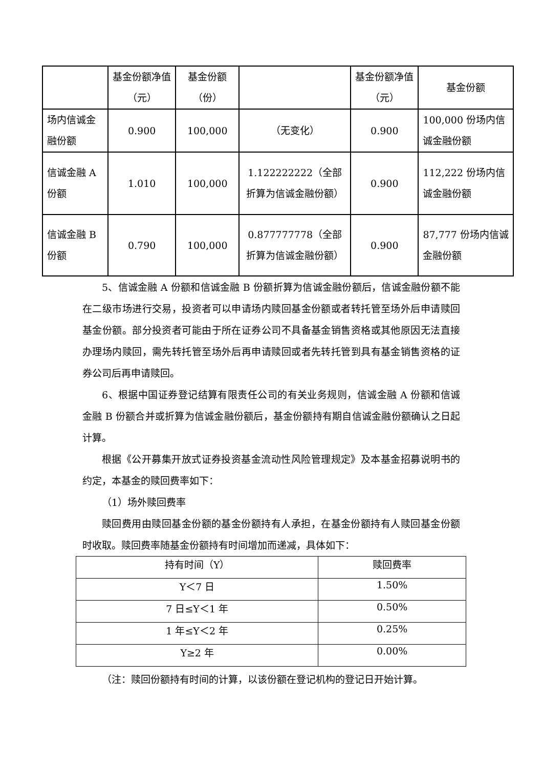| | 基金份额净值（元） | 基金份额（份） | | 基金份额净值（元） | 基金份额 |
| 场内信诚金融份额 | 0.900 | 100,000 | （无变化） | 0.900 | 100,000 份场内信诚金融份额 |
| 信诚金融 A 份额 | 1.010 | 100,000 | 1.122222222（全部折算为信诚金融份额） | 0.900 | 112,222 份场内信诚金融份额 |
| 信诚金融 B 份额 | 0.790 | 100,000 | 0.877777778（全部折算为信诚金融份额） | 0.900 | 87,777 份场内信诚金融份额 |
5、信诚金融 A 份额和信诚金融 B 份额折算为信诚金融份额后，信诚金融份额不能在二级市场进行交易，投资者可以申请场内赎回基金份额或者转托管至场外后申请赎回基金份额。部分投资者可能由于所在证券公司不具备基金销售资格或其他原因无法直接办理场内赎回，需先转托管至场外后再申请赎回或者先转托管到具有基金销售资格的证券公司后再申请赎回。
6、根据中国证券登记结算有限责任公司的有关业务规则，信诚金融 A 份额和信诚金融 B 份额合并或折算为信诚金融份额后，基金份额持有期自信诚金融份额确认之日起计算。
根据《公开募集开放式证券投资基金流动性风险管理规定》及本基金招募说明书的约定，本基金的赎回费率如下：
（1）场外赎回费率
赎回费用由赎回基金份额的基金份额持有人承担，在基金份额持有人赎回基金份额时收取。赎回费率随基金份额持有时间增加而递减，具体如下：
| 持有时间（Y） | 赎回费率 |
| Y＜7 日 | 1.50% |
| 7 日≤Y＜1 年 | 0.50% |
| 1 年≤Y＜2 年 | 0.25% |
| Y≥2 年 | 0.00% |
（注：赎回份额持有时间的计算，以该份额在登记机构的登记日开始计算。